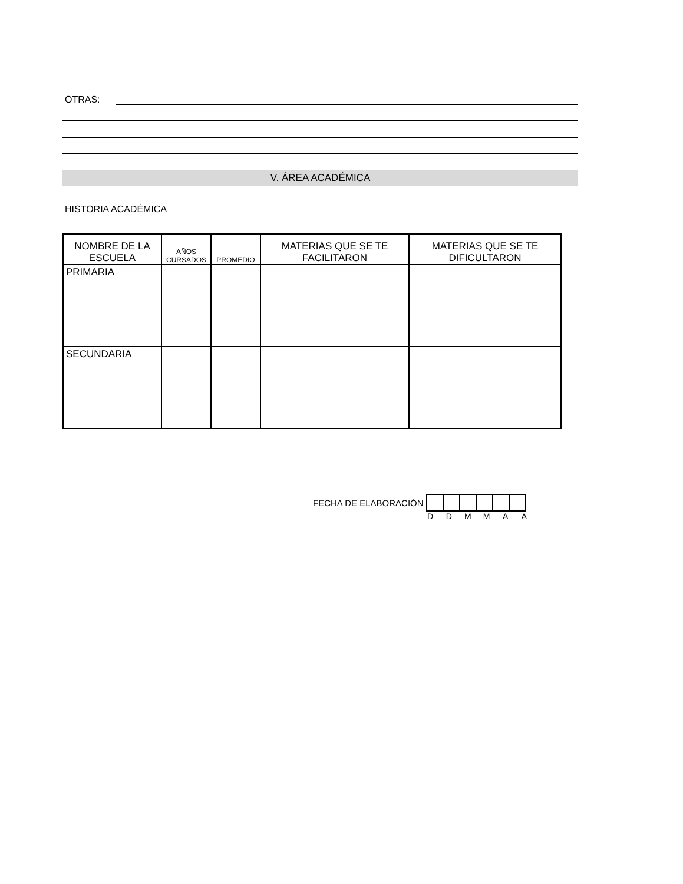OTRAS:
V. ÁREA ACADÉMICA
HISTORIA ACADÉMICA
| NOMBRE DE LA ESCUELA | AÑOS CURSADOS | PROMEDIO | MATERIAS QUE SE TE FACILITARON | MATERIAS QUE SE TE DIFICULTARON |
| --- | --- | --- | --- | --- |
| PRIMARIA | | | | |
| SECUNDARIA | | | | |
FECHA DE ELABORACIÓN
D D M M A A